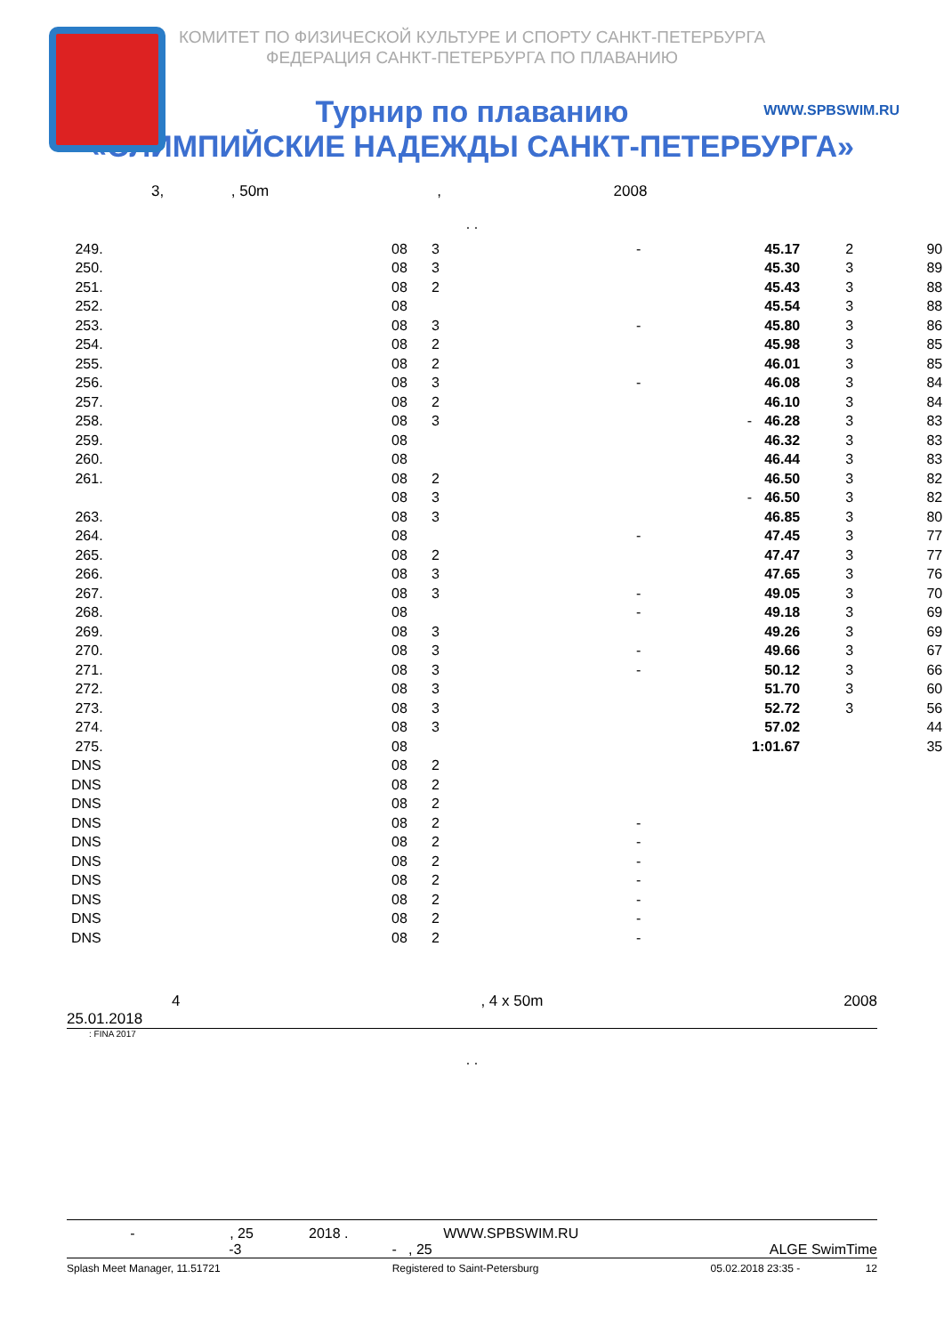КОМИТЕТ ПО ФИЗИЧЕСКОЙ КУЛЬТУРЕ И СПОРТУ САНКТ-ПЕТЕРБУРГА
ФЕДЕРАЦИЯ САНКТ-ПЕТЕРБУРГА ПО ПЛАВАНИЮ
WWW.SPBSWIM.RU
Турнир по плаванию
«ОЛИМПИЙСКИЕ НАДЕЖДЫ САНКТ-ПЕТЕРБУРГА»
3, , 50m , 2008
. .
| 249. | 08 | 3 | - | 45.17 | 2 | 90 |
| 250. | 08 | 3 | | 45.30 | 3 | 89 |
| 251. | 08 | 2 | | 45.43 | 3 | 88 |
| 252. | 08 | | | 45.54 | 3 | 88 |
| 253. | 08 | 3 | - | 45.80 | 3 | 86 |
| 254. | 08 | 2 | | 45.98 | 3 | 85 |
| 255. | 08 | 2 | | 46.01 | 3 | 85 |
| 256. | 08 | 3 | - | 46.08 | 3 | 84 |
| 257. | 08 | 2 | | 46.10 | 3 | 84 |
| 258. | 08 | 3 | - | 46.28 | 3 | 83 |
| 259. | 08 | | | 46.32 | 3 | 83 |
| 260. | 08 | | | 46.44 | 3 | 83 |
| 261. | 08 | 2 | | 46.50 | 3 | 82 |
| | 08 | 3 | - | 46.50 | 3 | 82 |
| 263. | 08 | 3 | | 46.85 | 3 | 80 |
| 264. | 08 | | - | 47.45 | 3 | 77 |
| 265. | 08 | 2 | | 47.47 | 3 | 77 |
| 266. | 08 | 3 | | 47.65 | 3 | 76 |
| 267. | 08 | 3 | - | 49.05 | 3 | 70 |
| 268. | 08 | | - | 49.18 | 3 | 69 |
| 269. | 08 | 3 | | 49.26 | 3 | 69 |
| 270. | 08 | 3 | - | 49.66 | 3 | 67 |
| 271. | 08 | 3 | - | 50.12 | 3 | 66 |
| 272. | 08 | 3 | | 51.70 | 3 | 60 |
| 273. | 08 | 3 | | 52.72 | 3 | 56 |
| 274. | 08 | 3 | | 57.02 | | 44 |
| 275. | 08 | | | 1:01.67 | | 35 |
| DNS | 08 | 2 | | | | |
| DNS | 08 | 2 | | | | |
| DNS | 08 | 2 | | | | |
| DNS | 08 | 2 | - | | | |
| DNS | 08 | 2 | - | | | |
| DNS | 08 | 2 | - | | | |
| DNS | 08 | 2 | - | | | |
| DNS | 08 | 2 | - | | | |
| DNS | 08 | 2 | - | | | |
| DNS | 08 | 2 | - | | | |
4, 4 x 50m 2008
25.01.2018
: FINA 2017
. .
- , 25 2018 . WWW.SPBSWIM.RU
-3 - , 25 ALGE SwimTime
Splash Meet Manager, 11.51721 Registered to Saint-Petersburg 05.02.2018 23:35 - 12